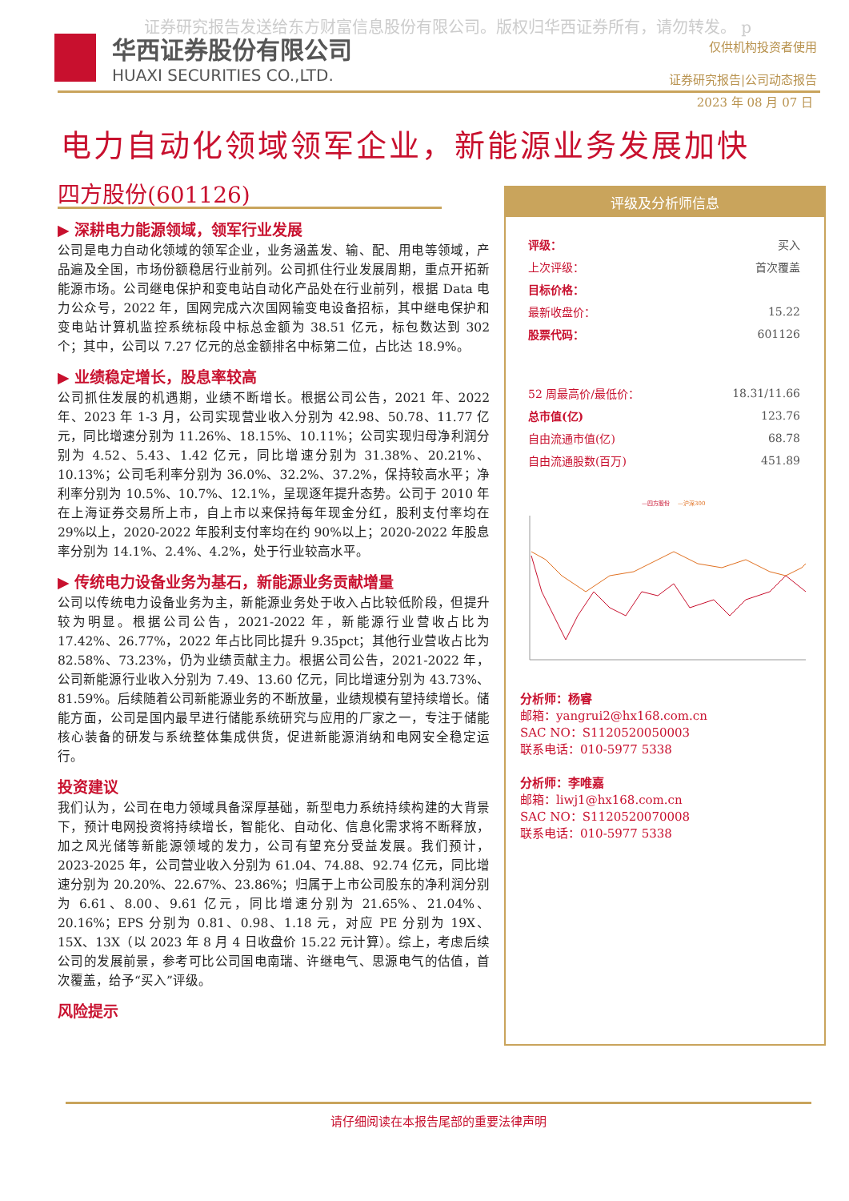证券研究报告发送给东方财富信息股份有限公司。版权归华西证券所有，请勿转发。 p
华西证券股份有限公司
HUAXI SECURITIES CO.,LTD.
仅供机构投资者使用
证券研究报告|公司动态报告
2023 年 08 月 07 日
电力自动化领域领军企业，新能源业务发展加快
四方股份(601126)
▶ 深耕电力能源领域，领军行业发展
公司是电力自动化领域的领军企业，业务涵盖发、输、配、用电等领域，产品遍及全国，市场份额稳居行业前列。公司抓住行业发展周期，重点开拓新能源市场。公司继电保护和变电站自动化产品处在行业前列，根据 Data 电力公众号，2022 年，国网完成六次国网输变电设备招标，其中继电保护和变电站计算机监控系统标段中标总金额为 38.51 亿元，标包数达到 302 个；其中，公司以 7.27 亿元的总金额排名中标第二位，占比达 18.9%。
▶ 业绩稳定增长，股息率较高
公司抓住发展的机遇期，业绩不断增长。根据公司公告，2021 年、2022 年、2023 年 1-3 月，公司实现营业收入分别为 42.98、50.78、11.77 亿元，同比增速分别为 11.26%、18.15%、10.11%；公司实现归母净利润分别为 4.52、5.43、1.42 亿元，同比增速分别为 31.38%、20.21%、10.13%；公司毛利率分别为 36.0%、32.2%、37.2%，保持较高水平；净利率分别为 10.5%、10.7%、12.1%，呈现逐年提升态势。公司于 2010 年在上海证券交易所上市，自上市以来保持每年现金分红，股利支付率均在 29%以上，2020-2022 年股利支付率均在约 90%以上；2020-2022 年股息率分别为 14.1%、2.4%、4.2%，处于行业较高水平。
▶ 传统电力设备业务为基石，新能源业务贡献增量
公司以传统电力设备业务为主，新能源业务处于收入占比较低阶段，但提升较为明显。根据公司公告，2021-2022 年，新能源行业营收占比为 17.42%、26.77%，2022 年占比同比提升 9.35pct；其他行业营收占比为 82.58%、73.23%，仍为业绩贡献主力。根据公司公告，2021-2022 年，公司新能源行业收入分别为 7.49、13.60 亿元，同比增速分别为 43.73%、81.59%。后续随着公司新能源业务的不断放量，业绩规模有望持续增长。储能方面，公司是国内最早进行储能系统研究与应用的厂家之一，专注于储能核心装备的研发与系统整体集成供货，促进新能源消纳和电网安全稳定运行。
投资建议
我们认为，公司在电力领域具备深厚基础，新型电力系统持续构建的大背景下，预计电网投资将持续增长，智能化、自动化、信息化需求将不断释放，加之风光储等新能源领域的发力，公司有望充分受益发展。我们预计，2023-2025 年，公司营业收入分别为 61.04、74.88、92.74 亿元，同比增速分别为 20.20%、22.67%、23.86%；归属于上市公司股东的净利润分别为 6.61、8.00、9.61 亿元，同比增速分别为 21.65%、21.04%、20.16%；EPS 分别为 0.81、0.98、1.18 元，对应 PE 分别为 19X、15X、13X（以 2023 年 8 月 4 日收盘价 15.22 元计算）。综上，考虑后续公司的发展前景，参考可比公司国电南瑞、许继电气、思源电气的估值，首次覆盖，给予“买入”评级。
风险提示
评级及分析师信息
| 评级： | 买入 |
| 上次评级： | 首次覆盖 |
| 目标价格： | |
| 最新收盘价： | 15.22 |
| 股票代码： | 601126 |
| 52 周最高价/最低价： | 18.31/11.66 |
| 总市值(亿) | 123.76 |
| 自由流通市值(亿) | 68.78 |
| 自由流通股数(百万) | 451.89 |
—四方股份
—沪深300
分析师：杨睿
邮箱：yangrui2@hx168.com.cn
SAC NO：S1120520050003
联系电话：010-5977 5338
分析师：李唯嘉
邮箱：liwj1@hx168.com.cn
SAC NO：S1120520070008
联系电话：010-5977 5338
请仔细阅读在本报告尾部的重要法律声明